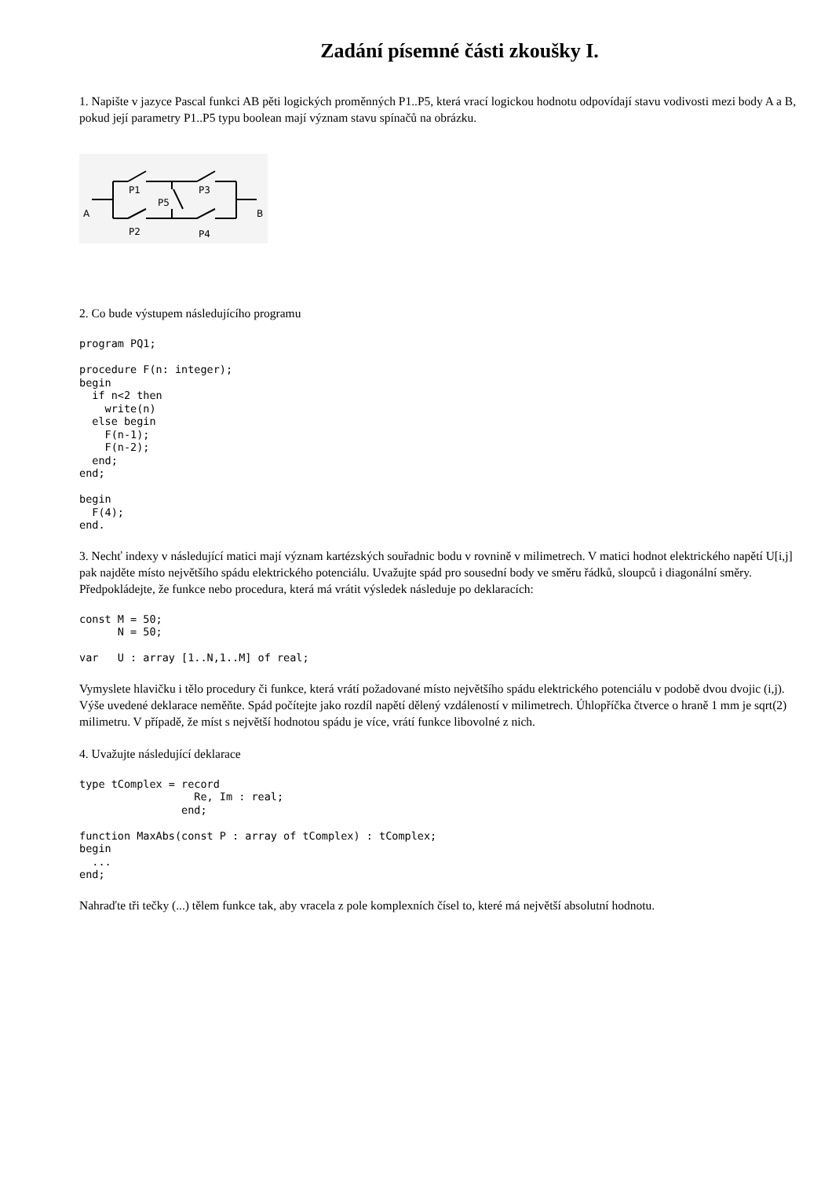Zadání písemné části zkoušky I.
1. Napište v jazyce Pascal funkci AB pěti logických proměnných P1..P5, která vrací logickou hodnotu odpovídají stavu vodivosti mezi body A a B, pokud její parametry P1..P5 typu boolean mají význam stavu spínačů na obrázku.
A
B
P1
P3
P5
P2
P4
2. Co bude výstupem následujícího programu
program PQ1;

procedure F(n: integer);
begin
  if n<2 then
    write(n)
  else begin
    F(n-1);
    F(n-2);
  end;
end;

begin
  F(4);
end.
3. Nechť indexy v následující matici mají význam kartézských souřadnic bodu v rovnině v milimetrech. V matici hodnot elektrického napětí U[i,j] pak najděte místo největšího spádu elektrického potenciálu. Uvažujte spád pro sousední body ve směru řádků, sloupců i diagonální směry. Předpokládejte, že funkce nebo procedura, která má vrátit výsledek následuje po deklaracích:
const M = 50;
      N = 50;

var   U : array [1..N,1..M] of real;
Vymyslete hlavičku i tělo procedury či funkce, která vrátí požadované místo největšího spádu elektrického potenciálu v podobě dvou dvojic (i,j). Výše uvedené deklarace neměňte. Spád počítejte jako rozdíl napětí dělený vzdáleností v milimetrech. Úhlopříčka čtverce o hraně 1 mm je sqrt(2) milimetru. V případě, že míst s největší hodnotou spádu je více, vrátí funkce libovolné z nich.
4. Uvažujte následující deklarace
type tComplex = record
                  Re, Im : real;
                end;

function MaxAbs(const P : array of tComplex) : tComplex;
begin
  ...
end;
Nahraďte tři tečky (...) tělem funkce tak, aby vracela z pole komplexních čísel to, které má největší absolutní hodnotu.